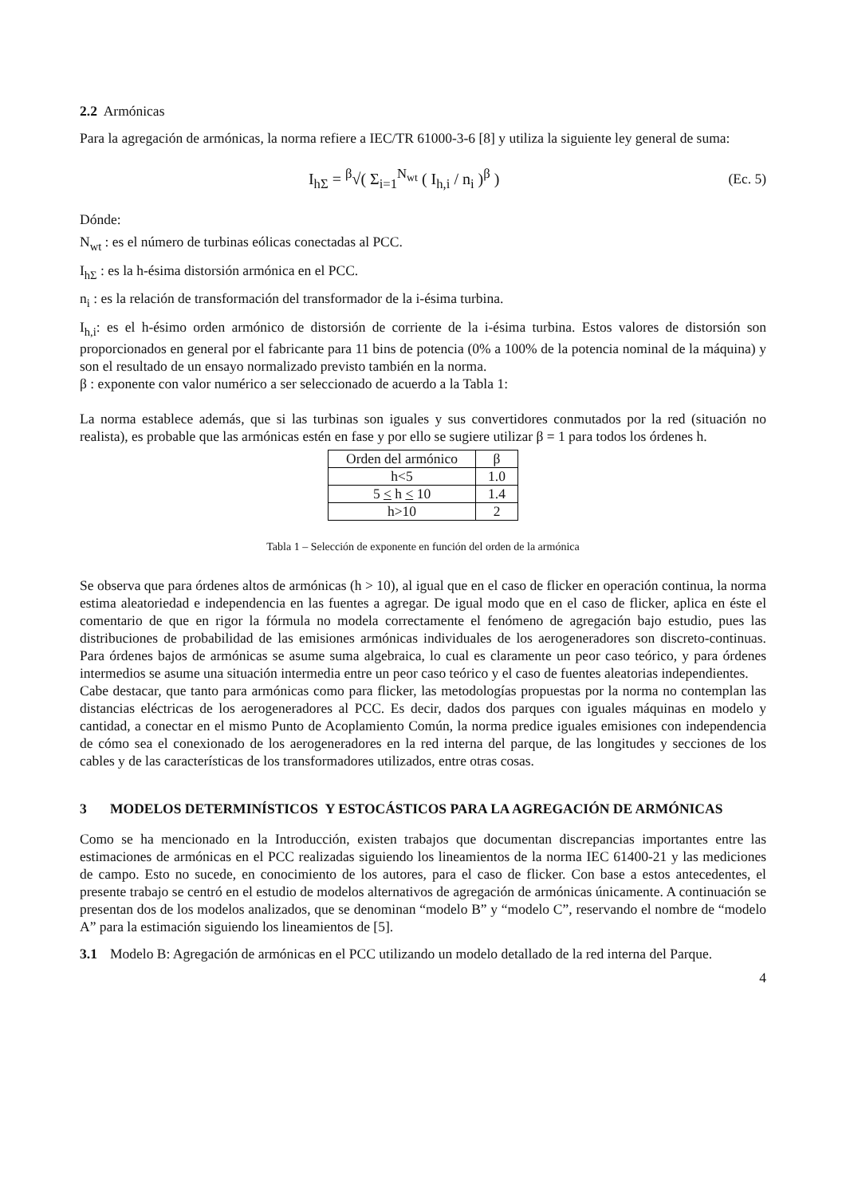2.2 Armónicas
Para la agregación de armónicas, la norma refiere a IEC/TR 61000-3-6 [8] y utiliza la siguiente ley general de suma:
I<sub>hΣ</sub> = <sup>β</sup>√( Σ<sub>i=1</sub><sup>N<sub>wt</sub></sup> ( I<sub>h,i</sub> / n<sub>i</sub> )<sup>β</sup> )
(Ec. 5)
Dónde:
N<sub>wt</sub> : es el número de turbinas eólicas conectadas al PCC.
I<sub>hΣ</sub> : es la h-ésima distorsión armónica en el PCC.
n<sub>i</sub> : es la relación de transformación del transformador de la i-ésima turbina.
I<sub>h,i</sub>: es el h-ésimo orden armónico de distorsión de corriente de la i-ésima turbina. Estos valores de distorsión son proporcionados en general por el fabricante para 11 bins de potencia (0% a 100% de la potencia nominal de la máquina) y son el resultado de un ensayo normalizado previsto también en la norma.
β : exponente con valor numérico a ser seleccionado de acuerdo a la Tabla 1:
La norma establece además, que si las turbinas son iguales y sus convertidores conmutados por la red (situación no realista), es probable que las armónicas estén en fase y por ello se sugiere utilizar β = 1 para todos los órdenes h.
| Orden del armónico | β |
| h<5 | 1.0 |
| 5 < h < 10 | 1.4 |
| h>10 | 2 |
Tabla 1 – Selección de exponente en función del orden de la armónica
Se observa que para órdenes altos de armónicas (h > 10), al igual que en el caso de flicker en operación continua, la norma estima aleatoriedad e independencia en las fuentes a agregar. De igual modo que en el caso de flicker, aplica en éste el comentario de que en rigor la fórmula no modela correctamente el fenómeno de agregación bajo estudio, pues las distribuciones de probabilidad de las emisiones armónicas individuales de los aerogeneradores son discreto-continuas. Para órdenes bajos de armónicas se asume suma algebraica, lo cual es claramente un peor caso teórico, y para órdenes intermedios se asume una situación intermedia entre un peor caso teórico y el caso de fuentes aleatorias independientes.
Cabe destacar, que tanto para armónicas como para flicker, las metodologías propuestas por la norma no contemplan las distancias eléctricas de los aerogeneradores al PCC. Es decir, dados dos parques con iguales máquinas en modelo y cantidad, a conectar en el mismo Punto de Acoplamiento Común, la norma predice iguales emisiones con independencia de cómo sea el conexionado de los aerogeneradores en la red interna del parque, de las longitudes y secciones de los cables y de las características de los transformadores utilizados, entre otras cosas.
3 MODELOS DETERMINÍSTICOS Y ESTOCÁSTICOS PARA LA AGREGACIÓN DE ARMÓNICAS
Como se ha mencionado en la Introducción, existen trabajos que documentan discrepancias importantes entre las estimaciones de armónicas en el PCC realizadas siguiendo los lineamientos de la norma IEC 61400-21 y las mediciones de campo. Esto no sucede, en conocimiento de los autores, para el caso de flicker. Con base a estos antecedentes, el presente trabajo se centró en el estudio de modelos alternativos de agregación de armónicas únicamente. A continuación se presentan dos de los modelos analizados, que se denominan “modelo B” y “modelo C”, reservando el nombre de “modelo A” para la estimación siguiendo los lineamientos de [5].
3.1 Modelo B: Agregación de armónicas en el PCC utilizando un modelo detallado de la red interna del Parque.
4